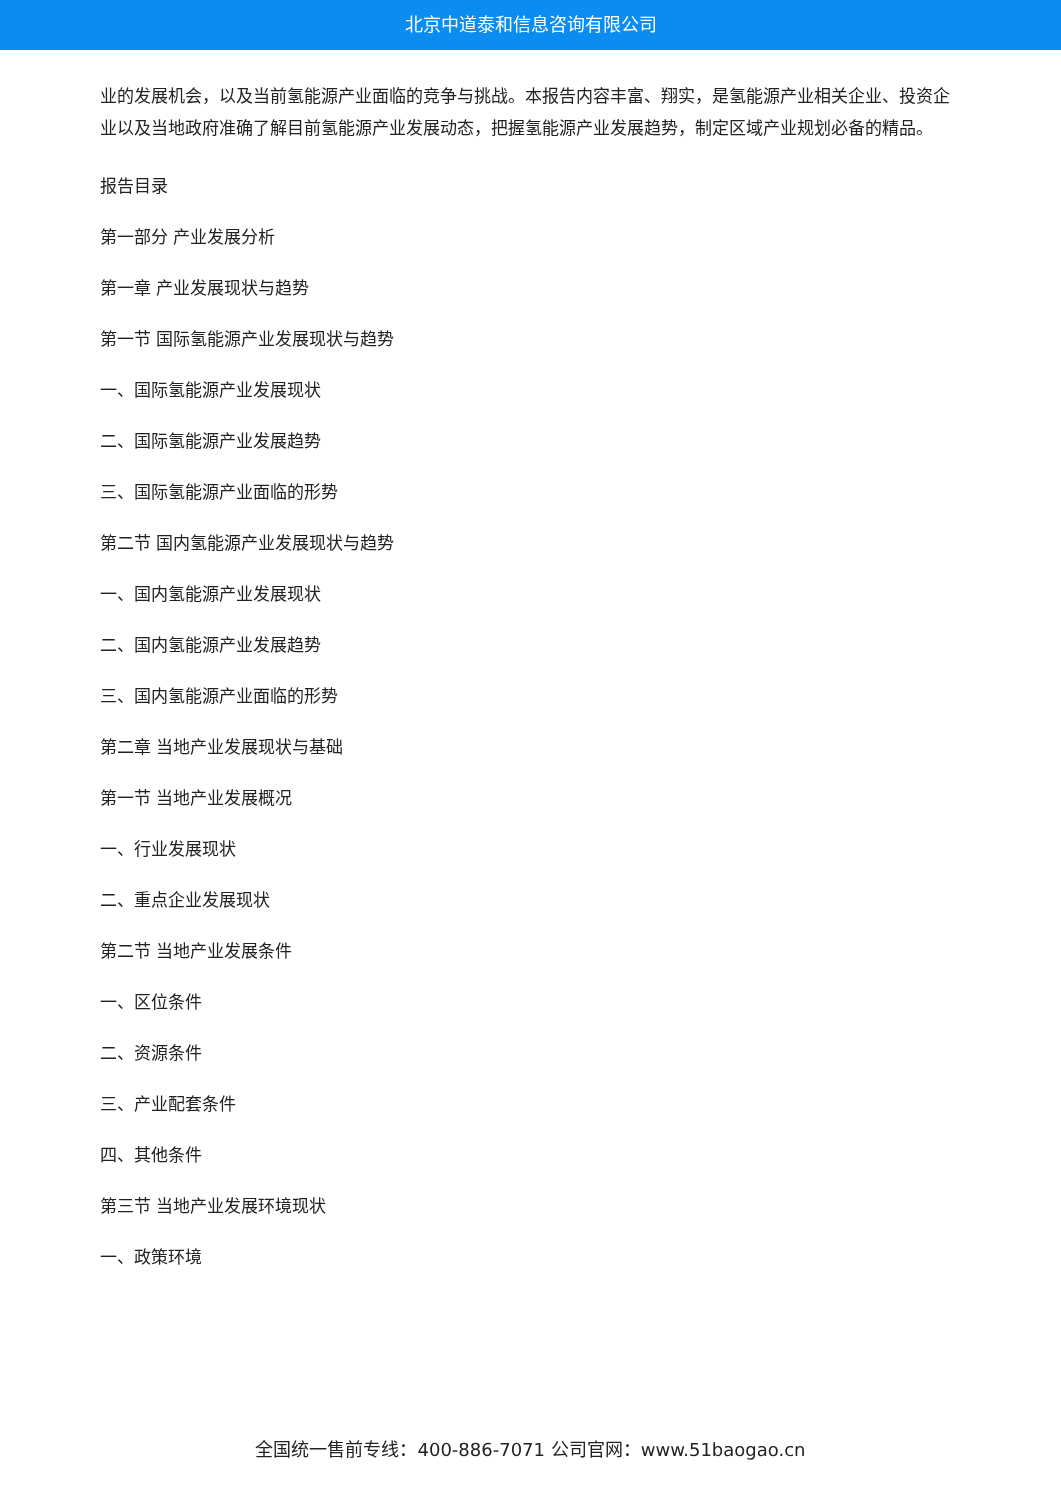北京中道泰和信息咨询有限公司
业的发展机会，以及当前氢能源产业面临的竞争与挑战。本报告内容丰富、翔实，是氢能源产业相关企业、投资企业以及当地政府准确了解目前氢能源产业发展动态，把握氢能源产业发展趋势，制定区域产业规划必备的精品。
报告目录
第一部分 产业发展分析
第一章 产业发展现状与趋势
第一节 国际氢能源产业发展现状与趋势
一、国际氢能源产业发展现状
二、国际氢能源产业发展趋势
三、国际氢能源产业面临的形势
第二节 国内氢能源产业发展现状与趋势
一、国内氢能源产业发展现状
二、国内氢能源产业发展趋势
三、国内氢能源产业面临的形势
第二章 当地产业发展现状与基础
第一节 当地产业发展概况
一、行业发展现状
二、重点企业发展现状
第二节 当地产业发展条件
一、区位条件
二、资源条件
三、产业配套条件
四、其他条件
第三节 当地产业发展环境现状
一、政策环境
全国统一售前专线：400-886-7071 公司官网：www.51baogao.cn